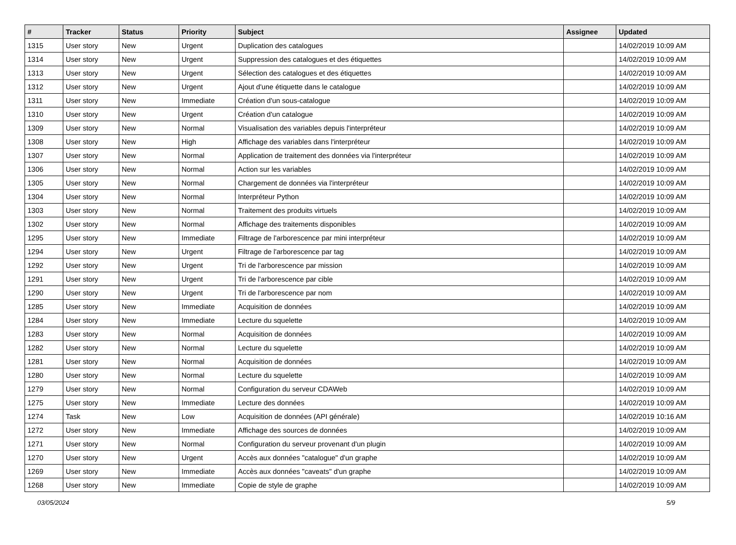| # | Tracker | Status | Priority | Subject | Assignee | Updated |
| --- | --- | --- | --- | --- | --- | --- |
| 1315 | User story | New | Urgent | Duplication des catalogues | | 14/02/2019 10:09 AM |
| 1314 | User story | New | Urgent | Suppression des catalogues et des étiquettes | | 14/02/2019 10:09 AM |
| 1313 | User story | New | Urgent | Sélection des catalogues et des étiquettes | | 14/02/2019 10:09 AM |
| 1312 | User story | New | Urgent | Ajout d'une étiquette dans le catalogue | | 14/02/2019 10:09 AM |
| 1311 | User story | New | Immediate | Création d'un sous-catalogue | | 14/02/2019 10:09 AM |
| 1310 | User story | New | Urgent | Création d'un catalogue | | 14/02/2019 10:09 AM |
| 1309 | User story | New | Normal | Visualisation des variables depuis l'interpréteur | | 14/02/2019 10:09 AM |
| 1308 | User story | New | High | Affichage des variables dans l'interpréteur | | 14/02/2019 10:09 AM |
| 1307 | User story | New | Normal | Application de traitement des données via l'interpréteur | | 14/02/2019 10:09 AM |
| 1306 | User story | New | Normal | Action sur les variables | | 14/02/2019 10:09 AM |
| 1305 | User story | New | Normal | Chargement de données via l'interpréteur | | 14/02/2019 10:09 AM |
| 1304 | User story | New | Normal | Interpréteur Python | | 14/02/2019 10:09 AM |
| 1303 | User story | New | Normal | Traitement des produits virtuels | | 14/02/2019 10:09 AM |
| 1302 | User story | New | Normal | Affichage des traitements disponibles | | 14/02/2019 10:09 AM |
| 1295 | User story | New | Immediate | Filtrage de l'arborescence par mini interpréteur | | 14/02/2019 10:09 AM |
| 1294 | User story | New | Urgent | Filtrage de l'arborescence par tag | | 14/02/2019 10:09 AM |
| 1292 | User story | New | Urgent | Tri de l'arborescence par mission | | 14/02/2019 10:09 AM |
| 1291 | User story | New | Urgent | Tri de l'arborescence par cible | | 14/02/2019 10:09 AM |
| 1290 | User story | New | Urgent | Tri de l'arborescence par nom | | 14/02/2019 10:09 AM |
| 1285 | User story | New | Immediate | Acquisition de données | | 14/02/2019 10:09 AM |
| 1284 | User story | New | Immediate | Lecture du squelette | | 14/02/2019 10:09 AM |
| 1283 | User story | New | Normal | Acquisition de données | | 14/02/2019 10:09 AM |
| 1282 | User story | New | Normal | Lecture du squelette | | 14/02/2019 10:09 AM |
| 1281 | User story | New | Normal | Acquisition de données | | 14/02/2019 10:09 AM |
| 1280 | User story | New | Normal | Lecture du squelette | | 14/02/2019 10:09 AM |
| 1279 | User story | New | Normal | Configuration du serveur CDAWeb | | 14/02/2019 10:09 AM |
| 1275 | User story | New | Immediate | Lecture des données | | 14/02/2019 10:09 AM |
| 1274 | Task | New | Low | Acquisition de données (API générale) | | 14/02/2019 10:16 AM |
| 1272 | User story | New | Immediate | Affichage des sources de données | | 14/02/2019 10:09 AM |
| 1271 | User story | New | Normal | Configuration du serveur provenant d'un plugin | | 14/02/2019 10:09 AM |
| 1270 | User story | New | Urgent | Accès aux données "catalogue" d'un graphe | | 14/02/2019 10:09 AM |
| 1269 | User story | New | Immediate | Accès aux données "caveats" d'un graphe | | 14/02/2019 10:09 AM |
| 1268 | User story | New | Immediate | Copie de style de graphe | | 14/02/2019 10:09 AM |
03/05/2024 5/9